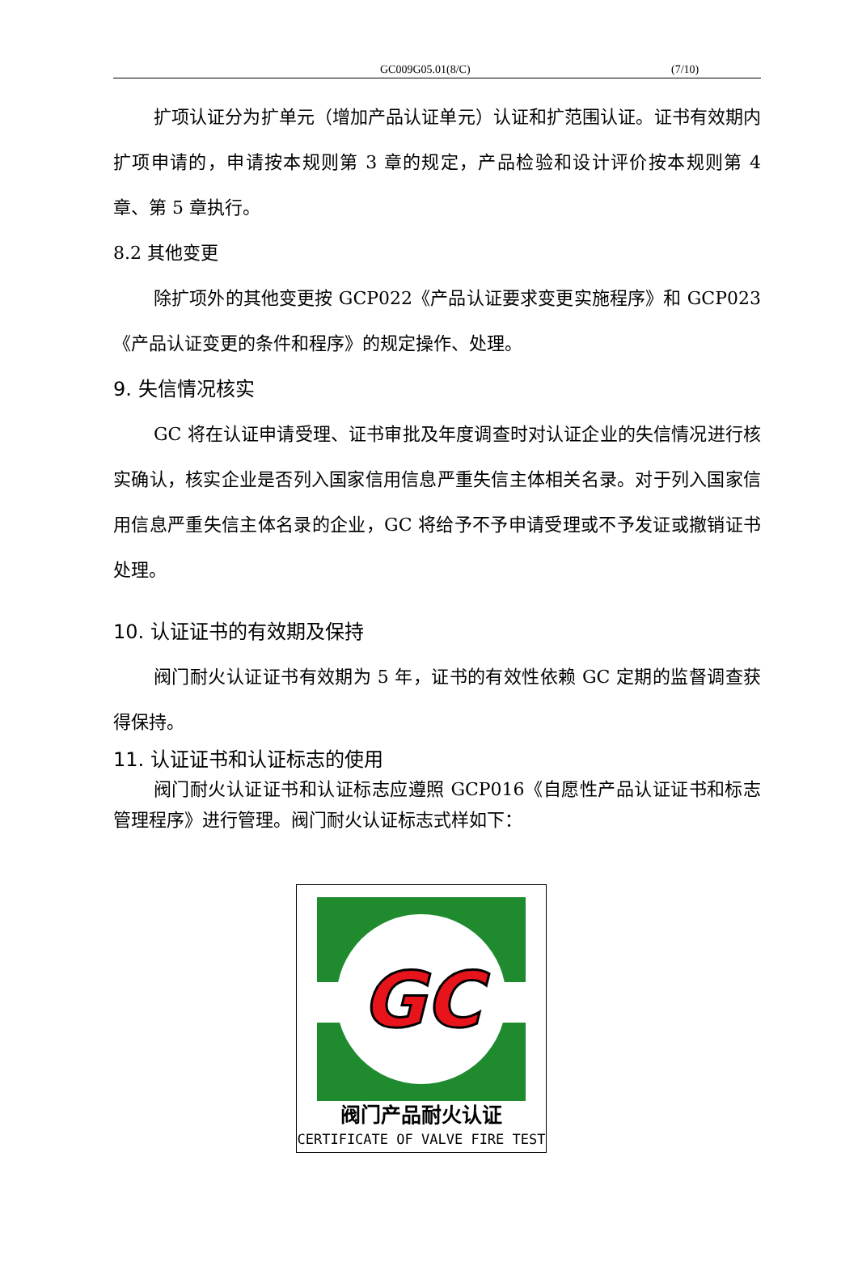GC009G05.01(8/C) (7/10)
扩项认证分为扩单元（增加产品认证单元）认证和扩范围认证。证书有效期内扩项申请的，申请按本规则第 3 章的规定，产品检验和设计评价按本规则第 4 章、第 5 章执行。
8.2 其他变更
除扩项外的其他变更按 GCP022《产品认证要求变更实施程序》和 GCP023《产品认证变更的条件和程序》的规定操作、处理。
9. 失信情况核实
GC 将在认证申请受理、证书审批及年度调查时对认证企业的失信情况进行核实确认，核实企业是否列入国家信用信息严重失信主体相关名录。对于列入国家信用信息严重失信主体名录的企业，GC 将给予不予申请受理或不予发证或撤销证书处理。
10. 认证证书的有效期及保持
阀门耐火认证证书有效期为 5 年，证书的有效性依赖 GC 定期的监督调查获得保持。
11. 认证证书和认证标志的使用
阀门耐火认证证书和认证标志应遵照 GCP016《自愿性产品认证证书和标志管理程序》进行管理。阀门耐火认证标志式样如下：
GC
阀门产品耐火认证
CERTIFICATE OF VALVE FIRE TEST